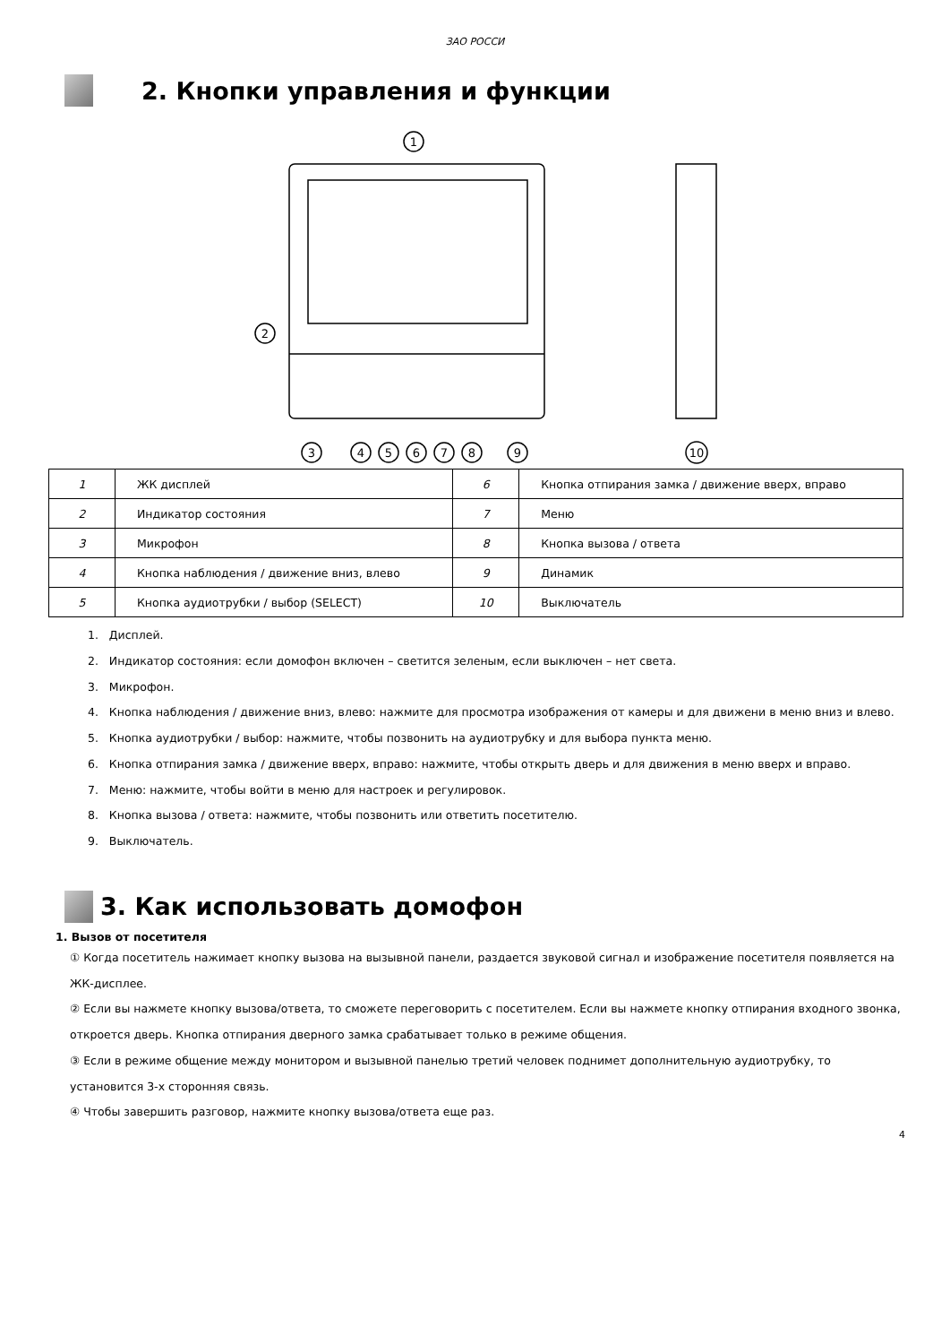ЗАО РОССИ
2. Кнопки управления и функции
1
2
3
4
5
6
7
8
9
10
| 1 | ЖК дисплей | 6 | Кнопка отпирания замка / движение вверх, вправо |
| 2 | Индикатор состояния | 7 | Меню |
| 3 | Микрофон | 8 | Кнопка вызова / ответа |
| 4 | Кнопка наблюдения / движение вниз, влево | 9 | Динамик |
| 5 | Кнопка аудиотрубки / выбор (SELECT) | 10 | Выключатель |
1. Дисплей.
2. Индикатор состояния: если домофон включен – светится зеленым, если выключен – нет света.
3. Микрофон.
4. Кнопка наблюдения / движение вниз, влево: нажмите для просмотра изображения от камеры и для движени в меню вниз и влево.
5. Кнопка аудиотрубки / выбор: нажмите, чтобы позвонить на аудиотрубку и для выбора пункта меню.
6. Кнопка отпирания замка / движение вверх, вправо: нажмите, чтобы открыть дверь и для движения в меню вверх и вправо.
7. Меню: нажмите, чтобы войти в меню для настроек и регулировок.
8. Кнопка вызова / ответа: нажмите, чтобы позвонить или ответить посетителю.
9. Выключатель.
3. Как использовать домофон
1. Вызов от посетителя
① Когда посетитель нажимает кнопку вызова на вызывной панели, раздается звуковой сигнал и изображение посетителя появляется на ЖК-дисплее.
② Если вы нажмете кнопку вызова/ответа, то сможете переговорить с посетителем. Если вы нажмете кнопку отпирания входного звонка, откроется дверь. Кнопка отпирания дверного замка срабатывает только в режиме общения.
③ Если в режиме общение между монитором и вызывной панелью третий человек поднимет дополнительную аудиотрубку, то установится 3-х сторонняя связь.
④ Чтобы завершить разговор, нажмите кнопку вызова/ответа еще раз.
4